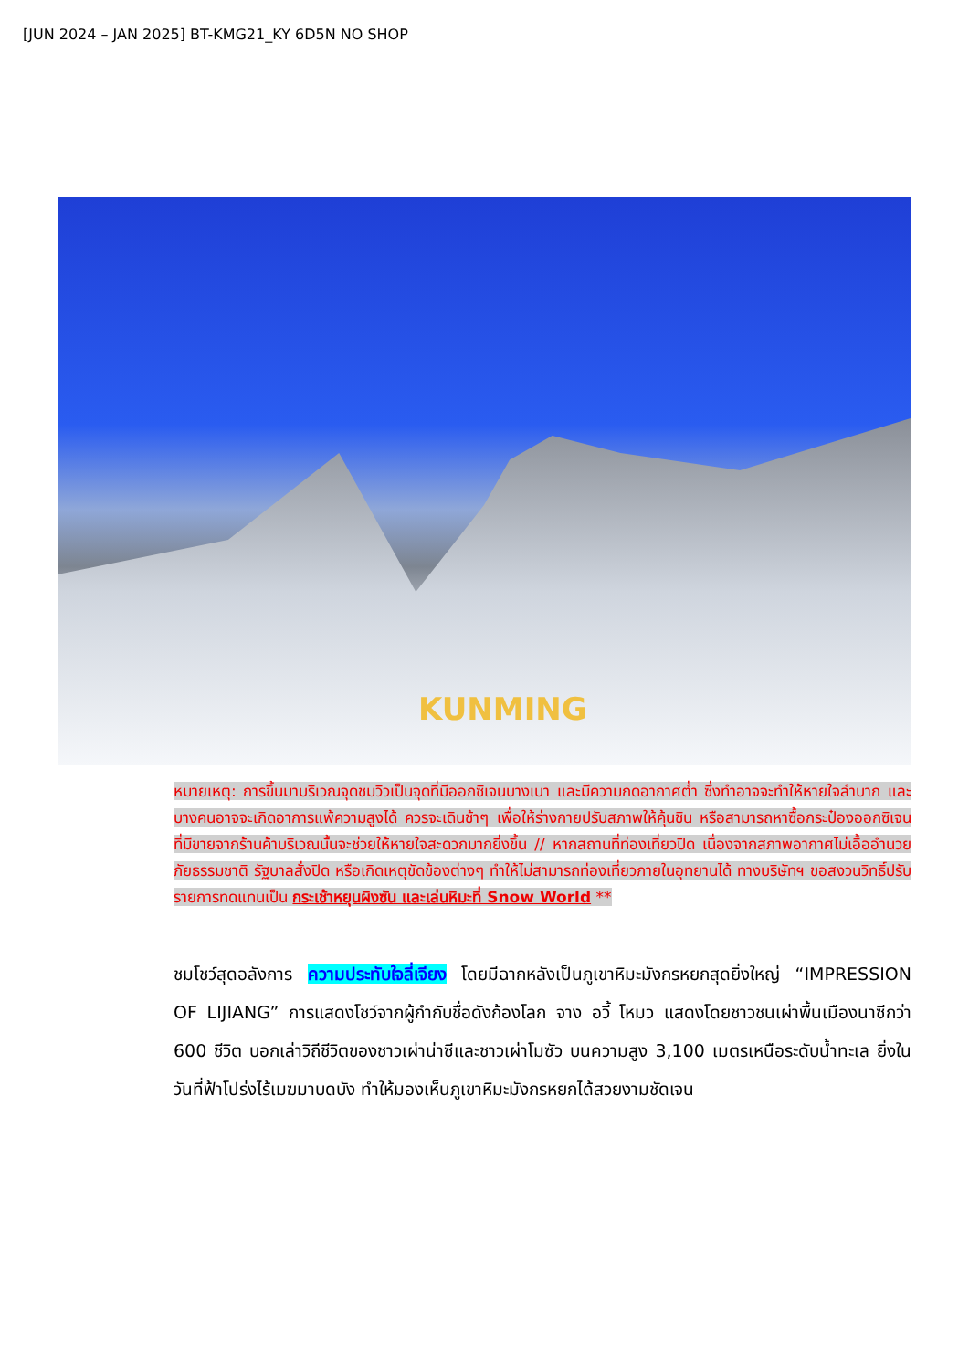[JUN 2024 – JAN 2025] BT-KMG21_KY 6D5N NO SHOP
KUNMING
หมายเหตุ: การขึ้นมาบริเวณจุดชมวิวเป็นจุดที่มีออกซิเจนบางเบา และมีความกดอากาศต่ำ ซึ่งทำอาจจะทำให้หายใจลำบาก และบางคนอาจจะเกิดอาการแพ้ความสูงได้ ควรจะเดินช้าๆ เพื่อให้ร่างกายปรับสภาพให้คุ้นชิน หรือสามารถหาซื้อกระป๋องออกซิเจนที่มีขายจากร้านค้าบริเวณนั้นจะช่วยให้หายใจสะดวกมากยิ่งขึ้น // หากสถานที่ท่องเที่ยวปิด เนื่องจากสภาพอากาศไม่เอื้ออำนวย ภัยธรรมชาติ รัฐบาลสั่งปิด หรือเกิดเหตุขัดข้องต่างๆ ทำให้ไม่สามารถท่องเที่ยวภายในอุทยานได้ ทางบริษัทฯ ขอสงวนวิทธิ์ปรับรายการทดแทนเป็น กระเช้าหยุนผิงซัน และเล่นหิมะที่ Snow World **
ชมโชว์สุดอลังการ ความประทับใจลี่เจียง โดยมีฉากหลังเป็นภูเขาหิมะมังกรหยกสุดยิ่งใหญ่ “IMPRESSION OF LIJIANG” การแสดงโชว์จากผู้กำกับชื่อดังก้องโลก จาง อวี้ โหมว แสดงโดยชาวชนเผ่าพื้นเมืองนาซีกว่า 600 ชีวิต บอกเล่าวิถีชีวิตของชาวเผ่าน่าซีและชาวเผ่าโมซัว บนความสูง 3,100 เมตรเหนือระดับน้ำทะเล ยิ่งในวันที่ฟ้าโปร่งไร้เมฆมาบดบัง ทำให้มองเห็นภูเขาหิมะมังกรหยกได้สวยงามชัดเจน